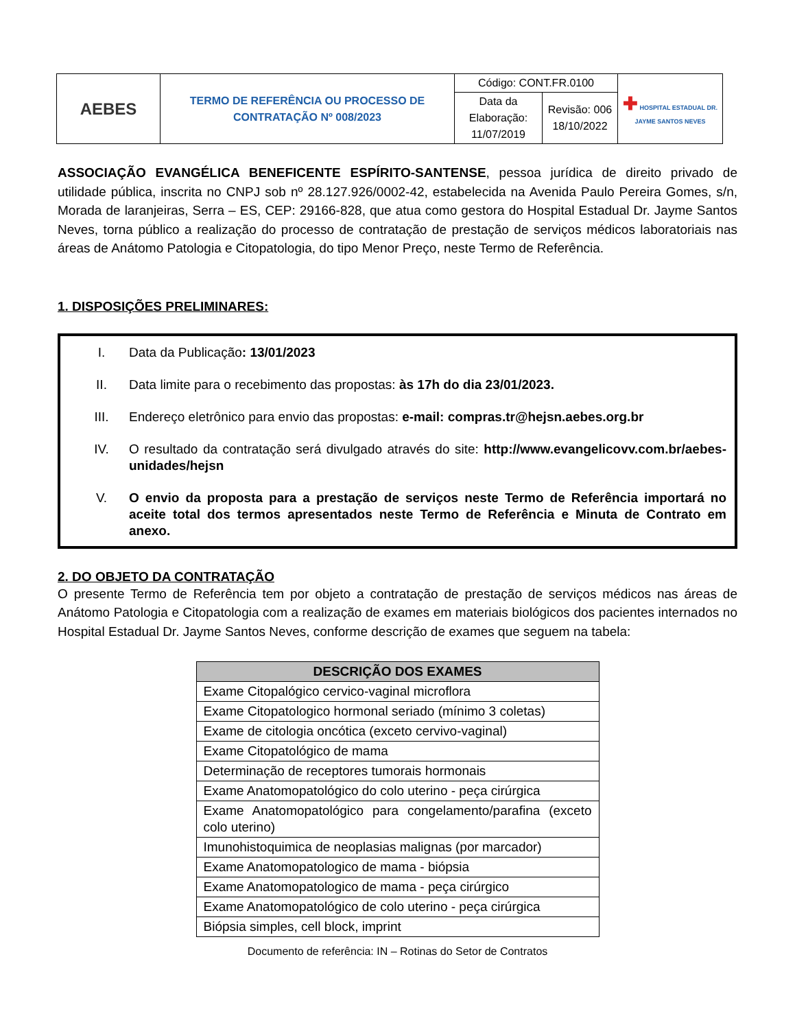| AEBES | TERMO DE REFERÊNCIA OU PROCESSO DE CONTRATAÇÃO Nº 008/2023 | Código: CONT.FR.0100 | | ✚ HOSPITAL ESTADUAL DR. JAYME SANTOS NEVES |
| | | Data da Elaboração: 11/07/2019 | Revisão: 006 18/10/2022 | |
ASSOCIAÇÃO EVANGÉLICA BENEFICENTE ESPÍRITO-SANTENSE, pessoa jurídica de direito privado de utilidade pública, inscrita no CNPJ sob nº 28.127.926/0002-42, estabelecida na Avenida Paulo Pereira Gomes, s/n, Morada de laranjeiras, Serra – ES, CEP: 29166-828, que atua como gestora do Hospital Estadual Dr. Jayme Santos Neves, torna público a realização do processo de contratação de prestação de serviços médicos laboratoriais nas áreas de Anátomo Patologia e Citopatologia, do tipo Menor Preço, neste Termo de Referência.
1. DISPOSIÇÕES PRELIMINARES:
I. Data da Publicação: 13/01/2023
II. Data limite para o recebimento das propostas: às 17h do dia 23/01/2023.
III. Endereço eletrônico para envio das propostas: e-mail: compras.tr@hejsn.aebes.org.br
IV. O resultado da contratação será divulgado através do site: http://www.evangelicovv.com.br/aebes-unidades/hejsn
V. O envio da proposta para a prestação de serviços neste Termo de Referência importará no aceite total dos termos apresentados neste Termo de Referência e Minuta de Contrato em anexo.
2. DO OBJETO DA CONTRATAÇÃO
O presente Termo de Referência tem por objeto a contratação de prestação de serviços médicos nas áreas de Anátomo Patologia e Citopatologia com a realização de exames em materiais biológicos dos pacientes internados no Hospital Estadual Dr. Jayme Santos Neves, conforme descrição de exames que seguem na tabela:
| DESCRIÇÃO DOS EXAMES |
| --- |
| Exame Citopalógico cervico-vaginal microflora |
| Exame Citopatologico hormonal seriado (mínimo 3 coletas) |
| Exame de citologia oncótica (exceto cervivo-vaginal) |
| Exame Citopatológico de mama |
| Determinação de receptores tumorais hormonais |
| Exame Anatomopatológico do colo uterino - peça cirúrgica |
| Exame Anatomopatológico para congelamento/parafina (exceto colo uterino) |
| Imunohistoquimica de neoplasias malignas (por marcador) |
| Exame Anatomopatologico de mama - biópsia |
| Exame Anatomopatologico de mama - peça cirúrgico |
| Exame Anatomopatológico de colo uterino - peça cirúrgica |
| Biópsia simples, cell block, imprint |
Documento de referência: IN – Rotinas do Setor de Contratos